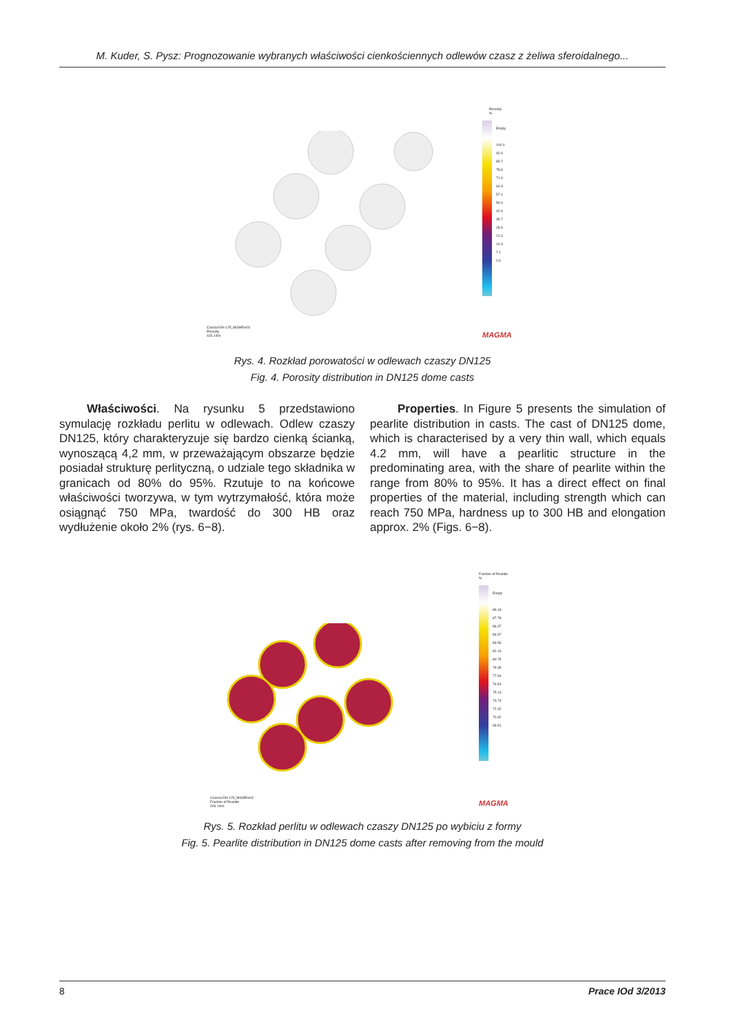M. Kuder, S. Pysz: Prognozowanie wybranych właściwości cienkościennych odlewów czasz z żeliwa sferoidalnego...
Czasza-DN-125_MGM5\v03
Porosity
426.140s
Porosity
%
Empty
100.0
92.9
85.7
78.6
71.4
64.3
57.1
50.0
42.9
35.7
28.6
21.4
14.3
7.1
0.0
MAGMA
Rys. 4. Rozkład porowatości w odlewach czaszy DN125
Fig. 4. Porosity distribution in DN125 dome casts
Właściwości. Na rysunku 5 przedstawiono symulację rozkładu perlitu w odlewach. Odlew czaszy DN125, który charakteryzuje się bardzo cienką ścianką, wynoszącą 4,2 mm, w przeważającym obszarze będzie posiadał strukturę perlityczną, o udziale tego składnika w granicach od 80% do 95%. Rzutuje to na końcowe właściwości tworzywa, w tym wytrzymałość, która może osiągnąć 750 MPa, twardość do 300 HB oraz wydłużenie około 2% (rys. 6−8).
Properties. In Figure 5 presents the simulation of pearlite distribution in casts. The cast of DN125 dome, which is characterised by a very thin wall, which equals 4.2 mm, will have a pearlitic structure in the predominating area, with the share of pearlite within the range from 80% to 95%. It has a direct effect on final properties of the material, including strength which can reach 750 MPa, hardness up to 300 HB and elongation approx. 2% (Figs. 6−8).
Czasza-DN-125_MGM5\v03
Fraction of Pearlite
426.140s
Fraction of Pearlite
%
Empty
89.18
87.78
86.37
84.97
83.56
82.16
80.75
79.35
77.94
76.54
75.13
73.73
72.32
70.92
69.51
MAGMA
Rys. 5. Rozkład perlitu w odlewach czaszy DN125 po wybiciu z formy
Fig. 5. Pearlite distribution in DN125 dome casts after removing from the mould
8 Prace IOd 3/2013